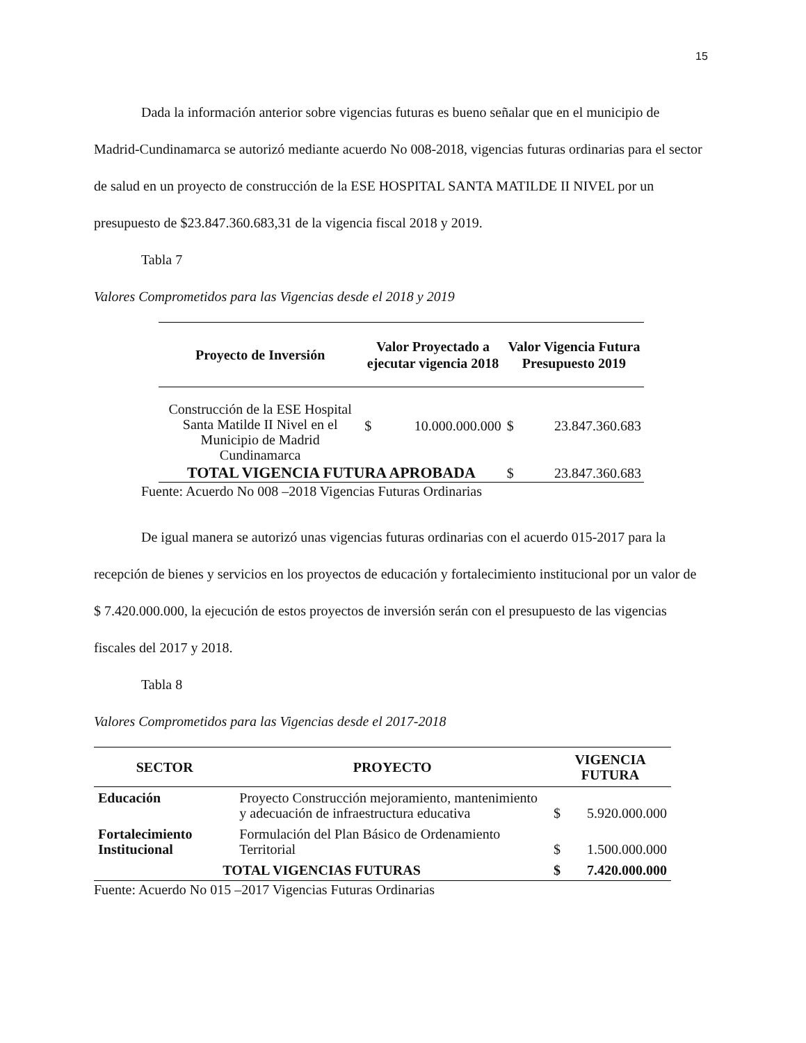15
Dada la información anterior sobre vigencias futuras es bueno señalar que en el municipio de Madrid-Cundinamarca se autorizó mediante acuerdo No 008-2018, vigencias futuras ordinarias para el sector de salud en un proyecto de construcción de la ESE HOSPITAL SANTA MATILDE II NIVEL por un presupuesto de $23.847.360.683,31 de la vigencia fiscal 2018 y 2019.
Tabla 7
Valores Comprometidos para las Vigencias desde el 2018 y 2019
| Proyecto de Inversión | Valor Proyectado a ejecutar vigencia 2018 | | Valor Vigencia Futura Presupuesto 2019 | |
| --- | --- | --- | --- | --- |
| Construcción de la ESE Hospital Santa Matilde II Nivel en el Municipio de Madrid Cundinamarca | $ | 10.000.000.000 | $ | 23.847.360.683 |
| TOTAL VIGENCIA FUTURA APROBADA | | | $ | 23.847.360.683 |
Fuente: Acuerdo No 008 –2018 Vigencias Futuras Ordinarias
De igual manera se autorizó unas vigencias futuras ordinarias con el acuerdo 015-2017 para la recepción de bienes y servicios en los proyectos de educación y fortalecimiento institucional por un valor de $ 7.420.000.000, la ejecución de estos proyectos de inversión serán con el presupuesto de las vigencias fiscales del 2017 y 2018.
Tabla 8
Valores Comprometidos para las Vigencias desde el 2017-2018
| SECTOR | PROYECTO | VIGENCIA FUTURA | |
| --- | --- | --- | --- |
| Educación | Proyecto Construcción mejoramiento, mantenimiento y adecuación de infraestructura educativa | $ | 5.920.000.000 |
| Fortalecimiento Institucional | Formulación del Plan Básico de Ordenamiento Territorial | $ | 1.500.000.000 |
| TOTAL VIGENCIAS FUTURAS | | $ | 7.420.000.000 |
Fuente: Acuerdo No 015 –2017 Vigencias Futuras Ordinarias